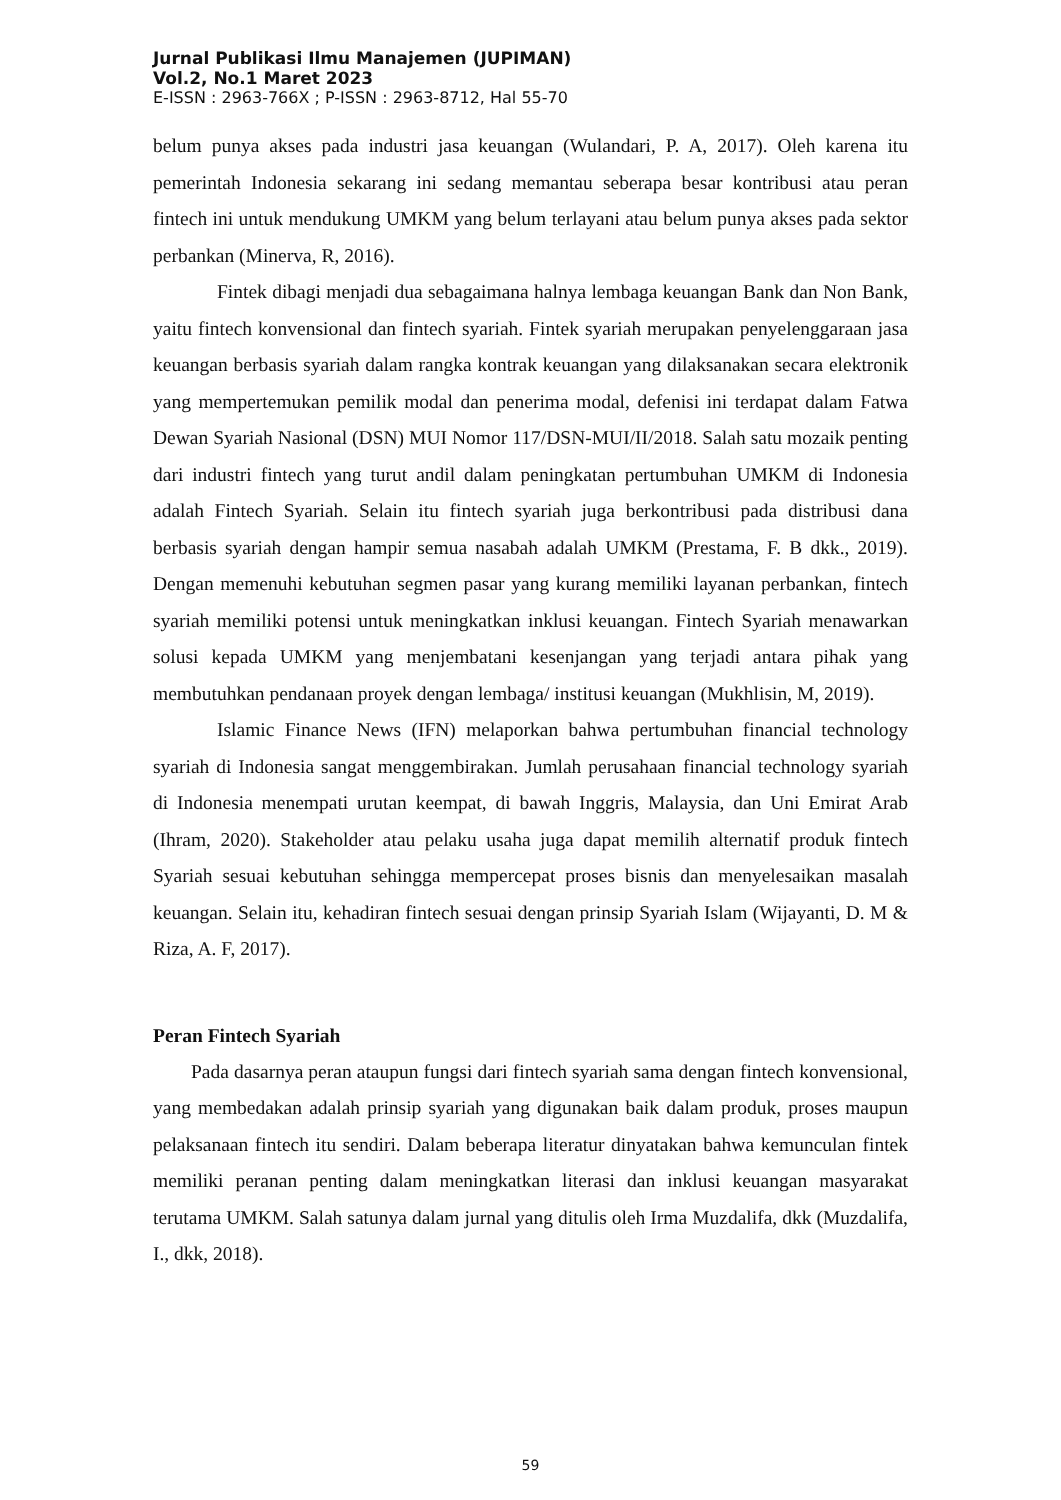Jurnal Publikasi Ilmu Manajemen (JUPIMAN)
Vol.2, No.1 Maret 2023
E-ISSN : 2963-766X ; P-ISSN : 2963-8712, Hal 55-70
belum punya akses pada industri jasa keuangan (Wulandari, P. A, 2017). Oleh karena itu pemerintah Indonesia sekarang ini sedang memantau seberapa besar kontribusi atau peran fintech ini untuk mendukung UMKM yang belum terlayani atau belum punya akses pada sektor perbankan (Minerva, R, 2016).
Fintek dibagi menjadi dua sebagaimana halnya lembaga keuangan Bank dan Non Bank, yaitu fintech konvensional dan fintech syariah. Fintek syariah merupakan penyelenggaraan jasa keuangan berbasis syariah dalam rangka kontrak keuangan yang dilaksanakan secara elektronik yang mempertemukan pemilik modal dan penerima modal, defenisi ini terdapat dalam Fatwa Dewan Syariah Nasional (DSN) MUI Nomor 117/DSN-MUI/II/2018. Salah satu mozaik penting dari industri fintech yang turut andil dalam peningkatan pertumbuhan UMKM di Indonesia adalah Fintech Syariah. Selain itu fintech syariah juga berkontribusi pada distribusi dana berbasis syariah dengan hampir semua nasabah adalah UMKM (Prestama, F. B dkk., 2019). Dengan memenuhi kebutuhan segmen pasar yang kurang memiliki layanan perbankan, fintech syariah memiliki potensi untuk meningkatkan inklusi keuangan. Fintech Syariah menawarkan solusi kepada UMKM yang menjembatani kesenjangan yang terjadi antara pihak yang membutuhkan pendanaan proyek dengan lembaga/ institusi keuangan (Mukhlisin, M, 2019).
Islamic Finance News (IFN) melaporkan bahwa pertumbuhan financial technology syariah di Indonesia sangat menggembirakan. Jumlah perusahaan financial technology syariah di Indonesia menempati urutan keempat, di bawah Inggris, Malaysia, dan Uni Emirat Arab (Ihram, 2020). Stakeholder atau pelaku usaha juga dapat memilih alternatif produk fintech Syariah sesuai kebutuhan sehingga mempercepat proses bisnis dan menyelesaikan masalah keuangan. Selain itu, kehadiran fintech sesuai dengan prinsip Syariah Islam (Wijayanti, D. M & Riza, A. F, 2017).
Peran Fintech Syariah
Pada dasarnya peran ataupun fungsi dari fintech syariah sama dengan fintech konvensional, yang membedakan adalah prinsip syariah yang digunakan baik dalam produk, proses maupun pelaksanaan fintech itu sendiri. Dalam beberapa literatur dinyatakan bahwa kemunculan fintek memiliki peranan penting dalam meningkatkan literasi dan inklusi keuangan masyarakat terutama UMKM. Salah satunya dalam jurnal yang ditulis oleh Irma Muzdalifa, dkk (Muzdalifa, I., dkk, 2018).
59